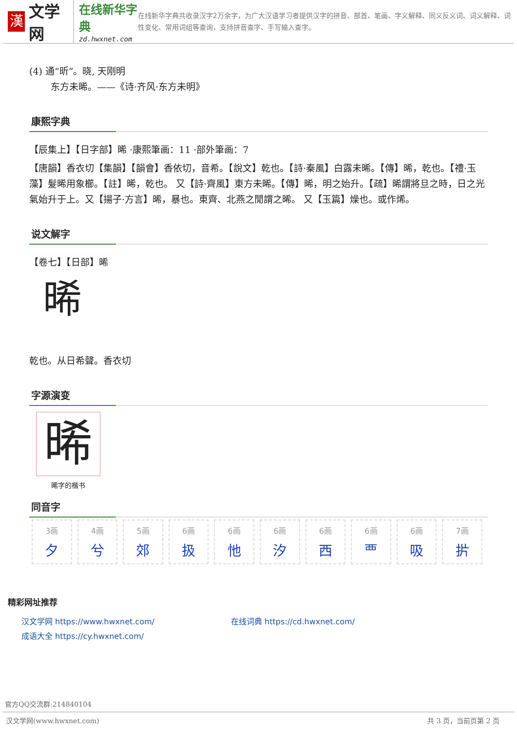漢
文学网
在线新华字典
zd.hwxnet.com
在线新华字典共收录汉字2万余字，为广大汉语学习者提供汉字的拼音、部首、笔画、字义解释、同义反义词、词义解释、词性变化、常用词组等查询，支持拼音查字、手写输入查字。
(4) 通“昕”。晓, 天刚明
东方未晞。——《诗·齐风·东方未明》
康熙字典
【辰集上】【日字部】晞 ·康熙筆画：11 ·部外筆画：7
【唐韻】香衣切【集韻】【韻會】香依切，音希。【說文】乾也。【詩·秦風】白露未晞。【傳】晞，乾也。【禮·玉藻】髮晞用象櫛。【註】晞，乾也。 又【詩·齊風】東方未晞。【傳】晞，明之始升。【疏】晞謂將旦之時，日之光氣始升于上。又【揚子·方言】晞，暴也。東齊、北燕之閒謂之晞。 又【玉篇】燥也。或作烯。
说文解字
【卷七】【日部】晞
晞
乾也。从日希聲。香衣切
字源演变
晞
晞字的楷书
同音字
| 3画 夕 | 4画 兮 | 5画 郊 | 6画 扱 | 6画 忚 | 6画 汐 | 6画 西 | 6画 覀 | 6画 吸 | 7画 扸 |
精彩网址推荐
汉文学网 https://www.hwxnet.com/
在线词典 https://cd.hwxnet.com/
成语大全 https://cy.hwxnet.com/
官方QQ交流群:214840104
汉文学网(www.hwxnet.com) 共 3 页，当前页第 2 页